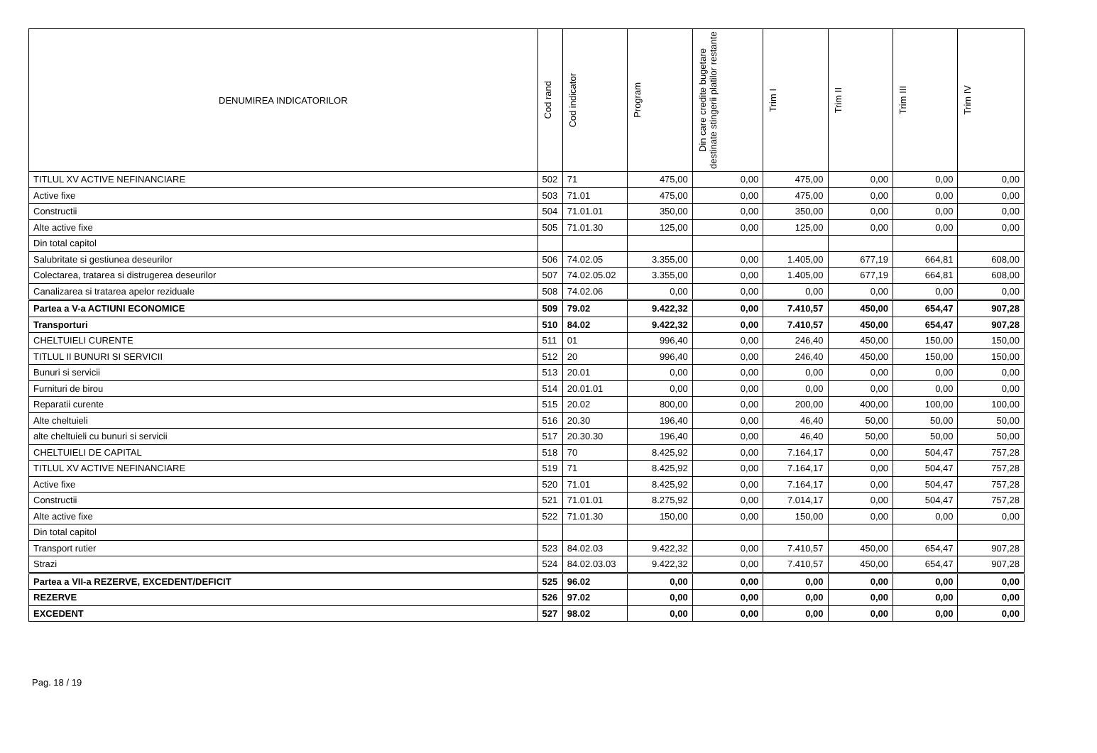| DENUMIREA INDICATORILOR | Cod rand | Cod indicator | Program | Din care credite bugetare destinate stingerii platilor restante | Trim I | Trim II | Trim III | Trim IV |
| --- | --- | --- | --- | --- | --- | --- | --- | --- |
| TITLUL XV ACTIVE NEFINANCIARE | 502 | 71 | 475,00 | 0,00 | 475,00 | 0,00 | 0,00 | 0,00 |
| Active fixe | 503 | 71.01 | 475,00 | 0,00 | 475,00 | 0,00 | 0,00 | 0,00 |
| Constructii | 504 | 71.01.01 | 350,00 | 0,00 | 350,00 | 0,00 | 0,00 | 0,00 |
| Alte active fixe | 505 | 71.01.30 | 125,00 | 0,00 | 125,00 | 0,00 | 0,00 | 0,00 |
| Din total capitol | | | | | | | | |
| Salubritate si gestiunea deseurilor | 506 | 74.02.05 | 3.355,00 | 0,00 | 1.405,00 | 677,19 | 664,81 | 608,00 |
| Colectarea, tratarea si distrugerea deseurilor | 507 | 74.02.05.02 | 3.355,00 | 0,00 | 1.405,00 | 677,19 | 664,81 | 608,00 |
| Canalizarea si tratarea apelor reziduale | 508 | 74.02.06 | 0,00 | 0,00 | 0,00 | 0,00 | 0,00 | 0,00 |
| Partea a V-a ACTIUNI ECONOMICE | 509 | 79.02 | 9.422,32 | 0,00 | 7.410,57 | 450,00 | 654,47 | 907,28 |
| Transporturi | 510 | 84.02 | 9.422,32 | 0,00 | 7.410,57 | 450,00 | 654,47 | 907,28 |
| CHELTUIELI CURENTE | 511 | 01 | 996,40 | 0,00 | 246,40 | 450,00 | 150,00 | 150,00 |
| TITLUL II BUNURI SI SERVICII | 512 | 20 | 996,40 | 0,00 | 246,40 | 450,00 | 150,00 | 150,00 |
| Bunuri si servicii | 513 | 20.01 | 0,00 | 0,00 | 0,00 | 0,00 | 0,00 | 0,00 |
| Furnituri de birou | 514 | 20.01.01 | 0,00 | 0,00 | 0,00 | 0,00 | 0,00 | 0,00 |
| Reparatii curente | 515 | 20.02 | 800,00 | 0,00 | 200,00 | 400,00 | 100,00 | 100,00 |
| Alte cheltuieli | 516 | 20.30 | 196,40 | 0,00 | 46,40 | 50,00 | 50,00 | 50,00 |
| alte cheltuieli cu bunuri si servicii | 517 | 20.30.30 | 196,40 | 0,00 | 46,40 | 50,00 | 50,00 | 50,00 |
| CHELTUIELI DE CAPITAL | 518 | 70 | 8.425,92 | 0,00 | 7.164,17 | 0,00 | 504,47 | 757,28 |
| TITLUL XV ACTIVE NEFINANCIARE | 519 | 71 | 8.425,92 | 0,00 | 7.164,17 | 0,00 | 504,47 | 757,28 |
| Active fixe | 520 | 71.01 | 8.425,92 | 0,00 | 7.164,17 | 0,00 | 504,47 | 757,28 |
| Constructii | 521 | 71.01.01 | 8.275,92 | 0,00 | 7.014,17 | 0,00 | 504,47 | 757,28 |
| Alte active fixe | 522 | 71.01.30 | 150,00 | 0,00 | 150,00 | 0,00 | 0,00 | 0,00 |
| Din total capitol | | | | | | | | |
| Transport rutier | 523 | 84.02.03 | 9.422,32 | 0,00 | 7.410,57 | 450,00 | 654,47 | 907,28 |
| Strazi | 524 | 84.02.03.03 | 9.422,32 | 0,00 | 7.410,57 | 450,00 | 654,47 | 907,28 |
| Partea a VII-a REZERVE, EXCEDENT/DEFICIT | 525 | 96.02 | 0,00 | 0,00 | 0,00 | 0,00 | 0,00 | 0,00 |
| REZERVE | 526 | 97.02 | 0,00 | 0,00 | 0,00 | 0,00 | 0,00 | 0,00 |
| EXCEDENT | 527 | 98.02 | 0,00 | 0,00 | 0,00 | 0,00 | 0,00 | 0,00 |
Pag. 18 / 19